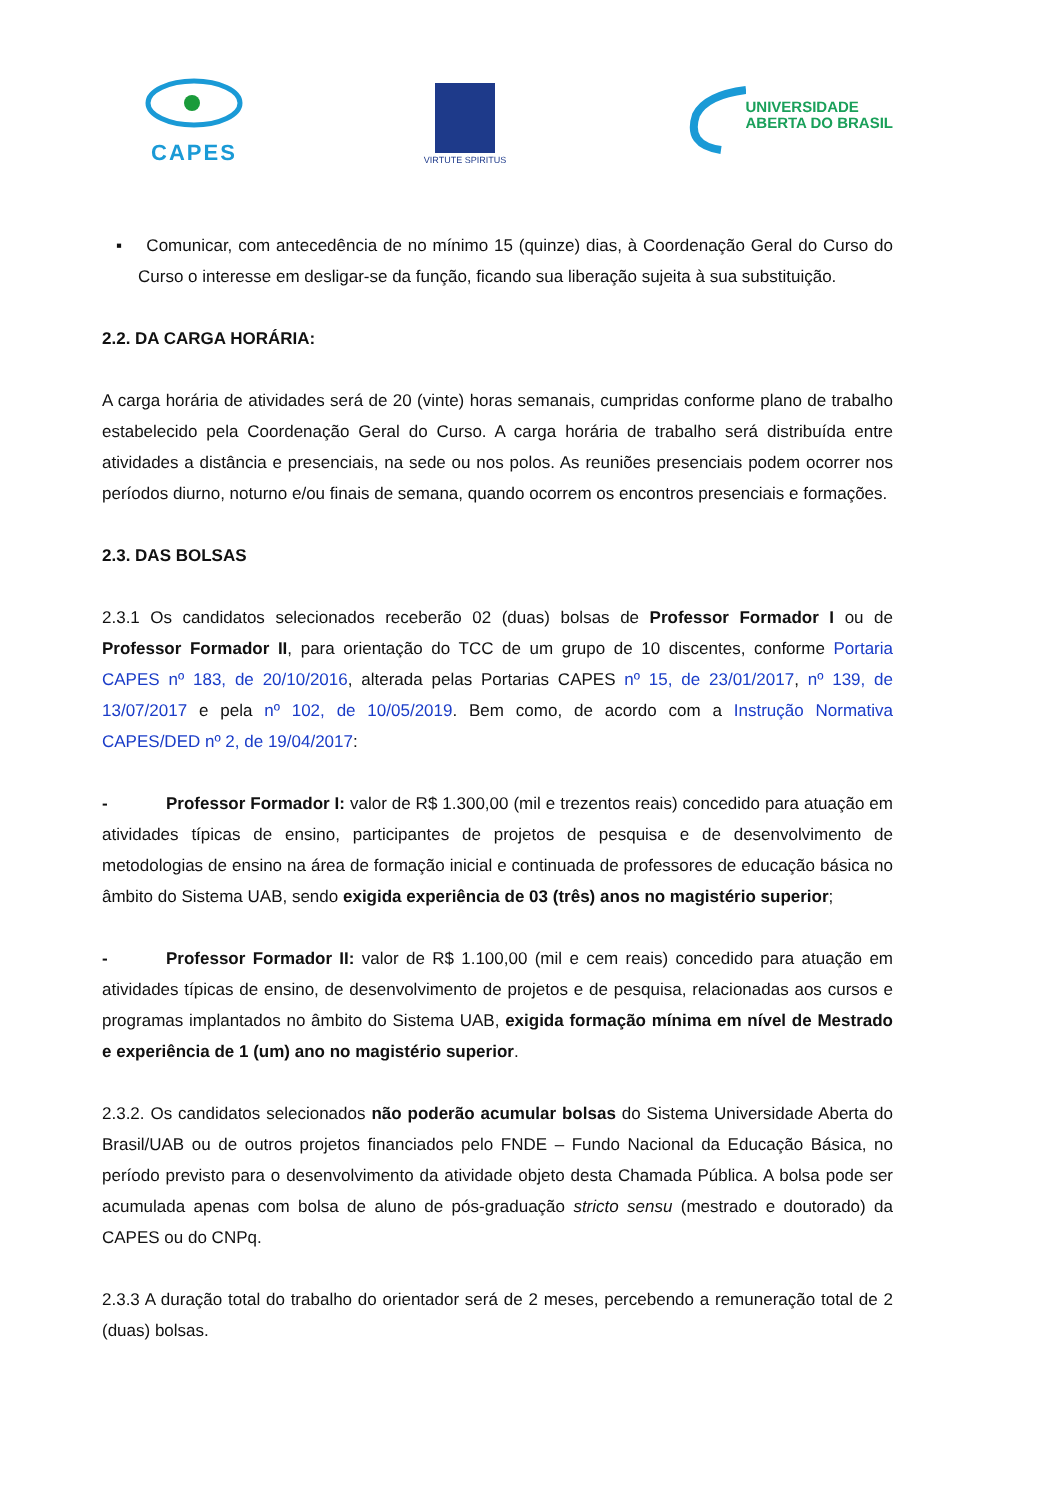CAPES
VIRTUTE SPIRITUS
UNIVERSIDADE
ABERTA DO BRASIL
▪ Comunicar, com antecedência de no mínimo 15 (quinze) dias, à Coordenação Geral do Curso do Curso o interesse em desligar-se da função, ficando sua liberação sujeita à sua substituição.
2.2. DA CARGA HORÁRIA:
A carga horária de atividades será de 20 (vinte) horas semanais, cumpridas conforme plano de trabalho estabelecido pela Coordenação Geral do Curso. A carga horária de trabalho será distribuída entre atividades a distância e presenciais, na sede ou nos polos. As reuniões presenciais podem ocorrer nos períodos diurno, noturno e/ou finais de semana, quando ocorrem os encontros presenciais e formações.
2.3. DAS BOLSAS
2.3.1 Os candidatos selecionados receberão 02 (duas) bolsas de Professor Formador I ou de Professor Formador II, para orientação do TCC de um grupo de 10 discentes, conforme Portaria CAPES nº 183, de 20/10/2016, alterada pelas Portarias CAPES nº 15, de 23/01/2017, nº 139, de 13/07/2017 e pela nº 102, de 10/05/2019. Bem como, de acordo com a Instrução Normativa CAPES/DED nº 2, de 19/04/2017:
- Professor Formador I: valor de R$ 1.300,00 (mil e trezentos reais) concedido para atuação em atividades típicas de ensino, participantes de projetos de pesquisa e de desenvolvimento de metodologias de ensino na área de formação inicial e continuada de professores de educação básica no âmbito do Sistema UAB, sendo exigida experiência de 03 (três) anos no magistério superior;
- Professor Formador II: valor de R$ 1.100,00 (mil e cem reais) concedido para atuação em atividades típicas de ensino, de desenvolvimento de projetos e de pesquisa, relacionadas aos cursos e programas implantados no âmbito do Sistema UAB, exigida formação mínima em nível de Mestrado e experiência de 1 (um) ano no magistério superior.
2.3.2. Os candidatos selecionados não poderão acumular bolsas do Sistema Universidade Aberta do Brasil/UAB ou de outros projetos financiados pelo FNDE – Fundo Nacional da Educação Básica, no período previsto para o desenvolvimento da atividade objeto desta Chamada Pública. A bolsa pode ser acumulada apenas com bolsa de aluno de pós-graduação stricto sensu (mestrado e doutorado) da CAPES ou do CNPq.
2.3.3 A duração total do trabalho do orientador será de 2 meses, percebendo a remuneração total de 2 (duas) bolsas.